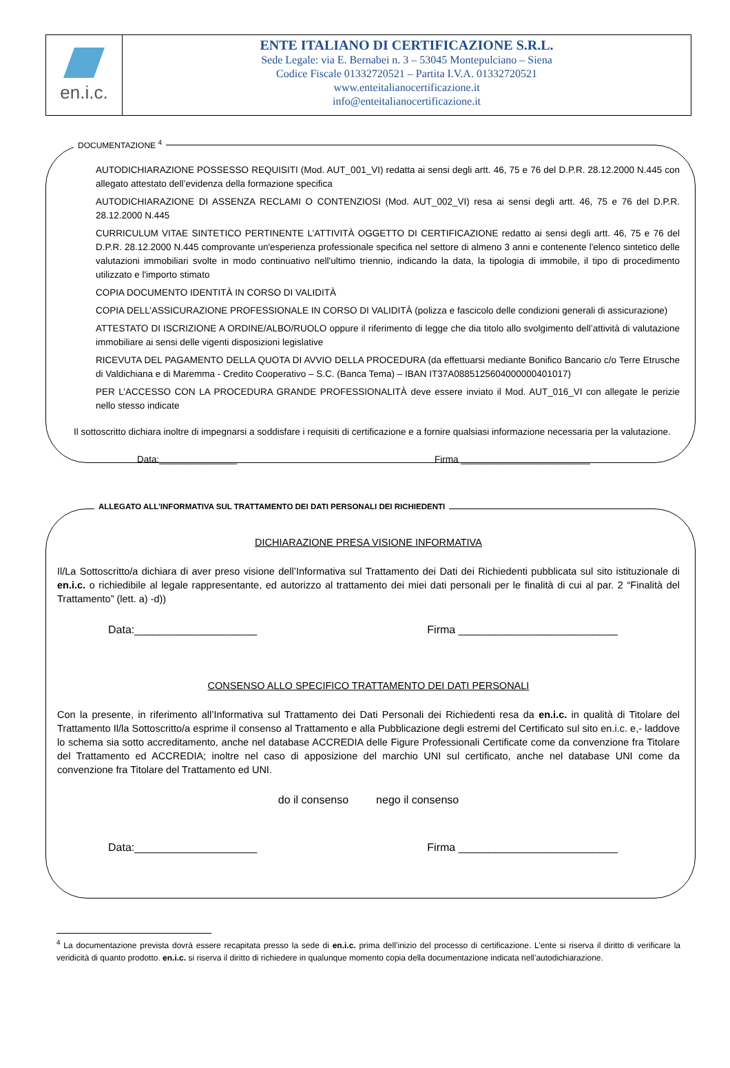en.i.c.
ENTE ITALIANO DI CERTIFICAZIONE S.R.L.
Sede Legale: via E. Bernabei n. 3 – 53045 Montepulciano – Siena
Codice Fiscale 01332720521 – Partita I.V.A. 01332720521
www.enteitalianocertificazione.it
info@enteitalianocertificazione.it
DOCUMENTAZIONE <sup>4</sup>
AUTODICHIARAZIONE POSSESSO REQUISITI (Mod. AUT_001_VI) redatta ai sensi degli artt. 46, 75 e 76 del D.P.R. 28.12.2000 N.445 con allegato attestato dell’evidenza della formazione specifica
AUTODICHIARAZIONE DI ASSENZA RECLAMI O CONTENZIOSI (Mod. AUT_002_VI) resa ai sensi degli artt. 46, 75 e 76 del D.P.R. 28.12.2000 N.445
CURRICULUM VITAE SINTETICO PERTINENTE L’ATTIVITÀ OGGETTO DI CERTIFICAZIONE redatto ai sensi degli artt. 46, 75 e 76 del D.P.R. 28.12.2000 N.445 comprovante un'esperienza professionale specifica nel settore di almeno 3 anni e contenente l'elenco sintetico delle valutazioni immobiliari svolte in modo continuativo nell'ultimo triennio, indicando la data, la tipologia di immobile, il tipo di procedimento utilizzato e l'importo stimato
COPIA DOCUMENTO IDENTITÀ IN CORSO DI VALIDITÀ
COPIA DELL’ASSICURAZIONE PROFESSIONALE IN CORSO DI VALIDITÀ (polizza e fascicolo delle condizioni generali di assicurazione)
ATTESTATO DI ISCRIZIONE A ORDINE/ALBO/RUOLO oppure il riferimento di legge che dia titolo allo svolgimento dell’attività di valutazione immobiliare ai sensi delle vigenti disposizioni legislative
RICEVUTA DEL PAGAMENTO DELLA QUOTA DI AVVIO DELLA PROCEDURA (da effettuarsi mediante Bonifico Bancario c/o Terre Etrusche di Valdichiana e di Maremma - Credito Cooperativo – S.C. (Banca Tema) – IBAN IT37A0885125604000000401017)
PER L’ACCESSO CON LA PROCEDURA GRANDE PROFESSIONALITÀ deve essere inviato il Mod. AUT_016_VI con allegate le perizie nello stesso indicate
Il sottoscritto dichiara inoltre di impegnarsi a soddisfare i requisiti di certificazione e a fornire qualsiasi informazione necessaria per la valutazione.
Data:_______________ Firma _________________________
ALLEGATO ALL’INFORMATIVA SUL TRATTAMENTO DEI DATI PERSONALI DEI RICHIEDENTI
DICHIARAZIONE PRESA VISIONE INFORMATIVA
Il/La Sottoscritto/a dichiara di aver preso visione dell’Informativa sul Trattamento dei Dati dei Richiedenti pubblicata sul sito istituzionale di en.i.c. o richiedibile al legale rappresentante, ed autorizzo al trattamento dei miei dati personali per le finalità di cui al par. 2 “Finalità del Trattamento” (lett. a) -d))
Data:____________________ Firma __________________________
CONSENSO ALLO SPECIFICO TRATTAMENTO DEI DATI PERSONALI
Con la presente, in riferimento all’Informativa sul Trattamento dei Dati Personali dei Richiedenti resa da en.i.c. in qualità di Titolare del Trattamento Il/la Sottoscritto/a esprime il consenso al Trattamento e alla Pubblicazione degli estremi del Certificato sul sito en.i.c. e,- laddove lo schema sia sotto accreditamento, anche nel database ACCREDIA delle Figure Professionali Certificate come da convenzione fra Titolare del Trattamento ed ACCREDIA; inoltre nel caso di apposizione del marchio UNI sul certificato, anche nel database UNI come da convenzione fra Titolare del Trattamento ed UNI.
do il consenso nego il consenso
Data:____________________ Firma __________________________
<sup>4</sup> La documentazione prevista dovrà essere recapitata presso la sede di en.i.c. prima dell’inizio del processo di certificazione. L’ente si riserva il diritto di verificare la veridicità di quanto prodotto. en.i.c. si riserva il diritto di richiedere in qualunque momento copia della documentazione indicata nell’autodichiarazione.